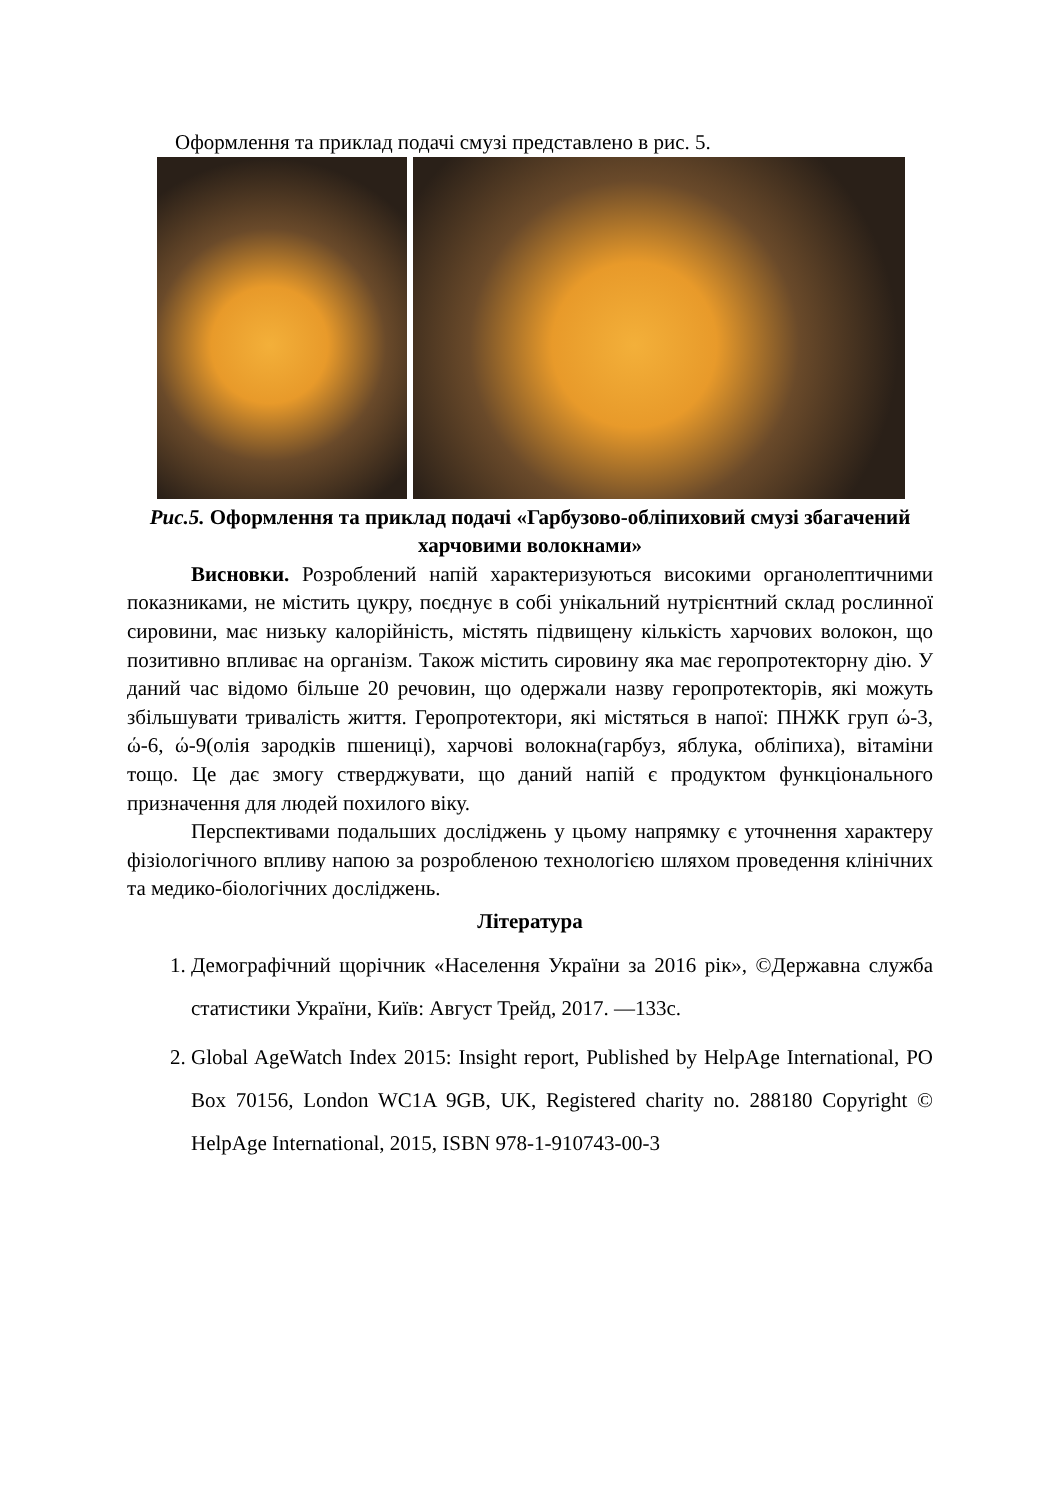Оформлення та приклад подачі смузі представлено в рис. 5.
Рис.5. Оформлення та приклад подачі «Гарбузово-обліпиховий смузі збагачений харчовими волокнами»
Висновки. Розроблений напій характеризуються високими органолептичними показниками, не містить цукру, поєднує в собі унікальний нутрієнтний склад рослинної сировини, має низьку калорійність, містять підвищену кількість харчових волокон, що позитивно впливає на організм. Також містить сировину яка має геропротекторну дію. У даний час відомо більше 20 речовин, що одержали назву геропротекторів, які можуть збільшувати тривалість життя. Геропротектори, які містяться в напої: ПНЖК груп ώ-3, ώ-6, ώ-9(олія зародків пшениці), харчові волокна(гарбуз, яблука, обліпиха), вітаміни тощо. Це дає змогу стверджувати, що даний напій є продуктом функціонального призначення для людей похилого віку.
Перспективами подальших досліджень у цьому напрямку є уточнення характеру фізіологічного впливу напою за розробленою технологією шляхом проведення клінічних та медико-біологічних досліджень.
Література
1. Демографічний щорічник «Населення України за 2016 рік», ©Державна служба статистики України, Київ: Август Трейд, 2017. —133с.
2. Global AgeWatch Index 2015: Insight report, Published by HelpAge International, PO Box 70156, London WC1A 9GB, UK, Registered charity no. 288180 Copyright © HelpAge International, 2015, ISBN 978-1-910743-00-3